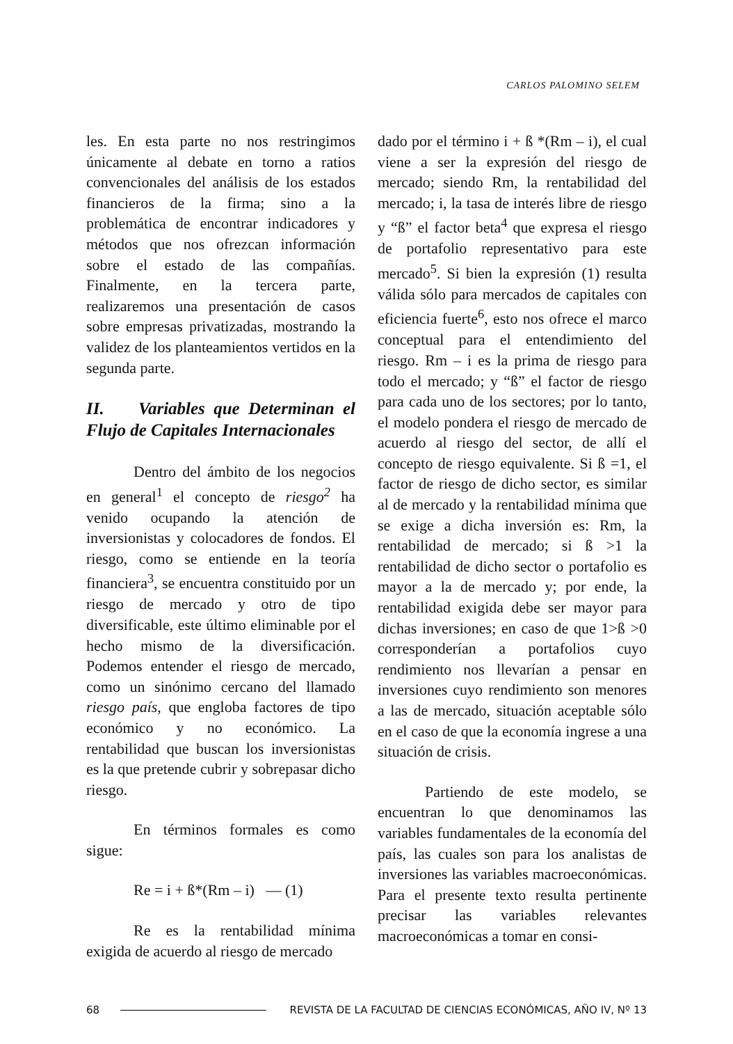CARLOS PALOMINO SELEM
les. En esta parte no nos restringimos únicamente al debate en torno a ratios convencionales del análisis de los estados financieros de la firma; sino a la problemática de encontrar indicadores y métodos que nos ofrezcan información sobre el estado de las compañías. Finalmente, en la tercera parte, realizaremos una presentación de casos sobre empresas privatizadas, mostrando la validez de los planteamientos vertidos en la segunda parte.
II. Variables que Determinan el Flujo de Capitales Internacionales
Dentro del ámbito de los negocios en general<sup>1</sup> el concepto de riesgo<sup>2</sup> ha venido ocupando la atención de inversionistas y colocadores de fondos. El riesgo, como se entiende en la teoría financiera<sup>3</sup>, se encuentra constituido por un riesgo de mercado y otro de tipo diversificable, este último eliminable por el hecho mismo de la diversificación. Podemos entender el riesgo de mercado, como un sinónimo cercano del llamado riesgo país, que engloba factores de tipo económico y no económico. La rentabilidad que buscan los inversionistas es la que pretende cubrir y sobrepasar dicho riesgo.
En términos formales es como sigue:
Re = i + ß*(Rm – i) — (1)
Re es la rentabilidad mínima exigida de acuerdo al riesgo de mercado
dado por el término i + ß *(Rm – i), el cual viene a ser la expresión del riesgo de mercado; siendo Rm, la rentabilidad del mercado; i, la tasa de interés libre de riesgo y “ß” el factor beta<sup>4</sup> que expresa el riesgo de portafolio representativo para este mercado<sup>5</sup>. Si bien la expresión (1) resulta válida sólo para mercados de capitales con eficiencia fuerte<sup>6</sup>, esto nos ofrece el marco conceptual para el entendimiento del riesgo. Rm – i es la prima de riesgo para todo el mercado; y “ß” el factor de riesgo para cada uno de los sectores; por lo tanto, el modelo pondera el riesgo de mercado de acuerdo al riesgo del sector, de allí el concepto de riesgo equivalente. Si ß =1, el factor de riesgo de dicho sector, es similar al de mercado y la rentabilidad mínima que se exige a dicha inversión es: Rm, la rentabilidad de mercado; si ß >1 la rentabilidad de dicho sector o portafolio es mayor a la de mercado y; por ende, la rentabilidad exigida debe ser mayor para dichas inversiones; en caso de que 1>ß >0 corresponderían a portafolios cuyo rendimiento nos llevarían a pensar en inversiones cuyo rendimiento son menores a las de mercado, situación aceptable sólo en el caso de que la economía ingrese a una situación de crisis.
Partiendo de este modelo, se encuentran lo que denominamos las variables fundamentales de la economía del país, las cuales son para los analistas de inversiones las variables macroeconómicas. Para el presente texto resulta pertinente precisar las variables relevantes macroeconómicas a tomar en consi-
68 REVISTA DE LA FACULTAD DE CIENCIAS ECONÓMICAS, AÑO IV, Nº 13